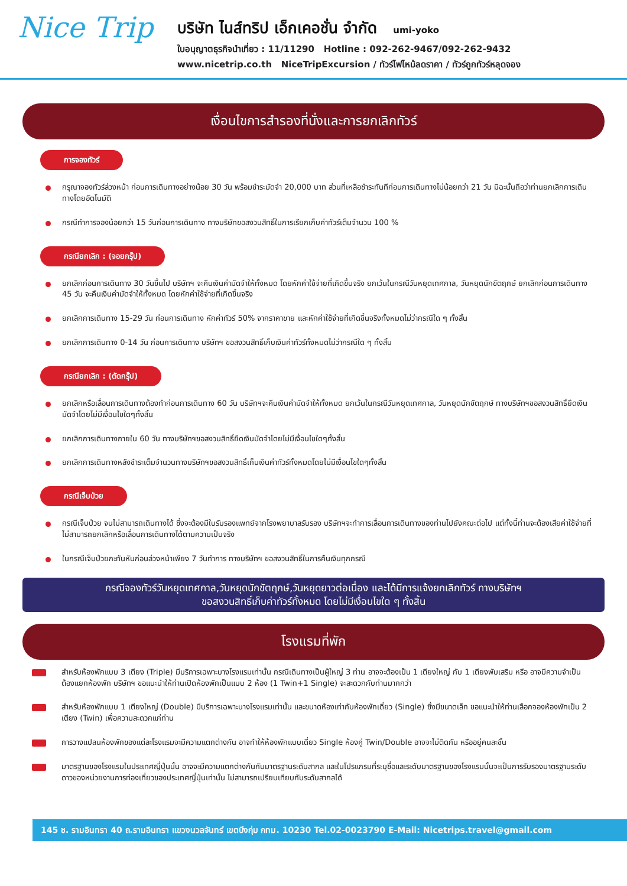Nice Trip
บริษัท ไนส์ทริป เอ็กเคอชั่น จำกัด umi-yoko
ใบอนุญาตธุรกิจนำเที่ยว : 11/11290 Hotline : 092-262-9467/092-262-9432
www.nicetrip.co.th NiceTripExcursion / ทัวร์ไฟไหม้ลดราคา / ทัวร์ถูกทัวร์หลุดจอง
เงื่อนไขการสำรองที่นั่งและการยกเลิกทัวร์
การจองทัวร์
กรุณาจองทัวร์ล่วงหน้า ก่อนการเดินทางอย่างน้อย 30 วัน พร้อมชำระมัดจำ 20,000 บาท ส่วนที่เหลือชำระทันทีก่อนการเดินทางไม่น้อยกว่า 21 วัน มิฉะนั้นถือว่าท่านยกเลิกการเดินทางโดยอัตโนมัติ
กรณีทำการจองน้อยกว่า 15 วันก่อนการเดินทาง ทางบริษัทขอสงวนสิทธิ์ในการเรียกเก็บค่าทัวร์เต็มจำนวน 100 %
กรณียกเลิก : (จอยกรุ๊ป)
ยกเลิกก่อนการเดินทาง 30 วันขึ้นไป บริษัทฯ จะคืนเงินค่ามัดจำให้ทั้งหมด โดยหักค่าใช้จ่ายที่เกิดขึ้นจริง ยกเว้นในกรณีวันหยุดเทศกาล, วันหยุดนักขัตฤกษ์ ยกเลิกก่อนการเดินทาง 45 วัน จะคืนเงินค่ามัดจำให้ทั้งหมด โดยหักค่าใช้จ่ายที่เกิดขึ้นจริง
ยกเลิกการเดินทาง 15-29 วัน ก่อนการเดินทาง หักค่าทัวร์ 50% จากราคาขาย และหักค่าใช้จ่ายที่เกิดขึ้นจริงทั้งหมดไม่ว่ากรณีใด ๆ ทั้งสิ้น
ยกเลิกการเดินทาง 0-14 วัน ก่อนการเดินทาง บริษัทฯ ขอสงวนสิทธิ์เก็บเงินค่าทัวร์ทั้งหมดไม่ว่ากรณีใด ๆ ทั้งสิ้น
กรณียกเลิก : (ตัดกรุ๊ป)
ยกเลิกหรือเลื่อนการเดินทางต้องทำก่อนการเดินทาง 60 วัน บริษัทฯจะคืนเงินค่ามัดจำให้ทั้งหมด ยกเว้นในกรณีวันหยุดเทศกาล, วันหยุดนักขัตฤกษ์ ทางบริษัทฯขอสงวนสิทธิ์ยึดเงินมัดจำโดยไม่มีเงื่อนไขใดๆทั้งสิ้น
ยกเลิกการเดินทางภายใน 60 วัน ทางบริษัทฯขอสงวนสิทธิ์ยึดเงินมัดจำโดยไม่มีเงื่อนไขใดๆทั้งสิ้น
ยกเลิกการเดินทางหลังชำระเต็มจำนวนทางบริษัทฯขอสงวนสิทธิ์เก็บเงินค่าทัวร์ทั้งหมดโดยไม่มีเงื่อนไขใดๆทั้งสิ้น
กรณีเจ็บป่วย
กรณีเจ็บป่วย จนไม่สามารถเดินทางได้ ซึ่งจะต้องมีใบรับรองแพทย์จากโรงพยาบาลรับรอง บริษัทฯจะทำการเลื่อนการเดินทางของท่านไปยังคณะต่อไป แต่ทั้งนี้ท่านจะต้องเสียค่าใช้จ่ายที่ไม่สามารถยกเลิกหรือเลื่อนการเดินทางได้ตามความเป็นจริง
ในกรณีเจ็บป่วยกะทันหันก่อนล่วงหน้าเพียง 7 วันทำการ ทางบริษัทฯ ขอสงวนสิทธิ์ในการคืนเงินทุกกรณี
กรณีจองทัวร์วันหยุดเทศกาล,วันหยุดนักขัตฤกษ์,วันหยุดยาวต่อเนื่อง และได้มีการแจ้งยกเลิกทัวร์ ทางบริษัทฯ
ขอสงวนสิทธิ์เก็บค่าทัวร์ทั้งหมด โดยไม่มีเงื่อนไขใด ๆ ทั้งสิ้น
โรงแรมที่พัก
สำหรับห้องพักแบบ 3 เตียง (Triple) มีบริการเฉพาะบางโรงแรมเท่านั้น กรณีเดินทางเป็นผู้ใหญ่ 3 ท่าน อาจจะต้องเป็น 1 เตียงใหญ่ กับ 1 เตียงพับเสริม หรือ อาจมีความจำเป็นต้องแยกห้องพัก บริษัทฯ ขอแนะนำให้ท่านเปิดห้องพักเป็นแบบ 2 ห้อง (1 Twin+1 Single) จะสะดวกกับท่านมากกว่า
สำหรับห้องพักแบบ 1 เตียงใหญ่ (Double) มีบริการเฉพาะบางโรงแรมเท่านั้น และขนาดห้องเท่ากับห้องพักเดี่ยว (Single) ซึ่งมีขนาดเล็ก ขอแนะนำให้ท่านเลือกจองห้องพักเป็น 2 เตียง (Twin) เพื่อความสะดวกแก่ท่าน
การวางแปลนห้องพักของแต่ละโรงแรมจะมีความแตกต่างกัน อาจทำให้ห้องพักแบบเดี่ยว Single ห้องคู่ Twin/Double อาจจะไม่ติดกัน หรืออยู่คนละชั้น
มาตรฐานของโรงแรมในประเทศญี่ปุ่นนั้น อาจจะมีความแตกต่างกันกับมาตรฐานระดับสากล และในโปรแกรมที่ระบุชื่อและระดับมาตรฐานของโรงแรมนั้นจะเป็นการรับรองมาตรฐานระดับดาวของหน่วยงานการท่องเที่ยวของประเทศญี่ปุ่นเท่านั้น ไม่สามารถเปรียบเทียบกับระดับสากลได้
145 ซ. รามอินทรา 40 ถ.รามอินทรา แขวงนวลจันทร์ เขตบึงกุ่ม กทม. 10230 Tel.02-0023790 E-Mail: Nicetrips.travel@gmail.com